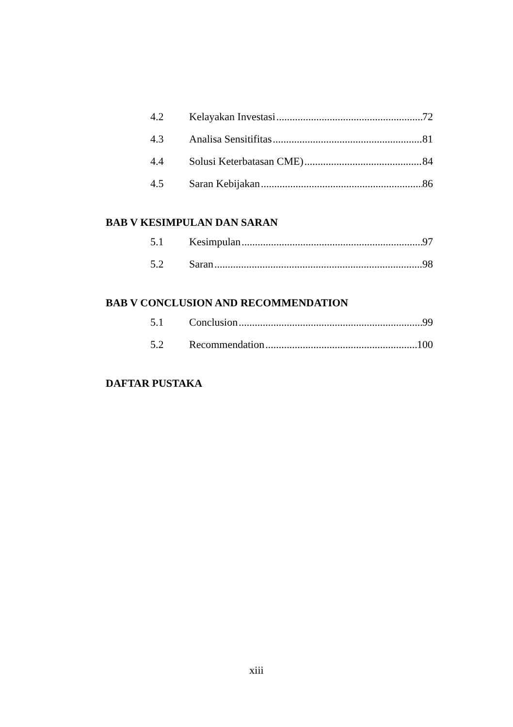4.2 Kelayakan Investasi 72
4.3 Analisa Sensitifitas 81
4.4 Solusi Keterbatasan CME) 84
4.5 Saran Kebijakan 86
BAB V KESIMPULAN DAN SARAN
5.1 Kesimpulan 97
5.2 Saran 98
BAB V CONCLUSION AND RECOMMENDATION
5.1 Conclusion 99
5.2 Recommendation 100
DAFTAR PUSTAKA
xiii